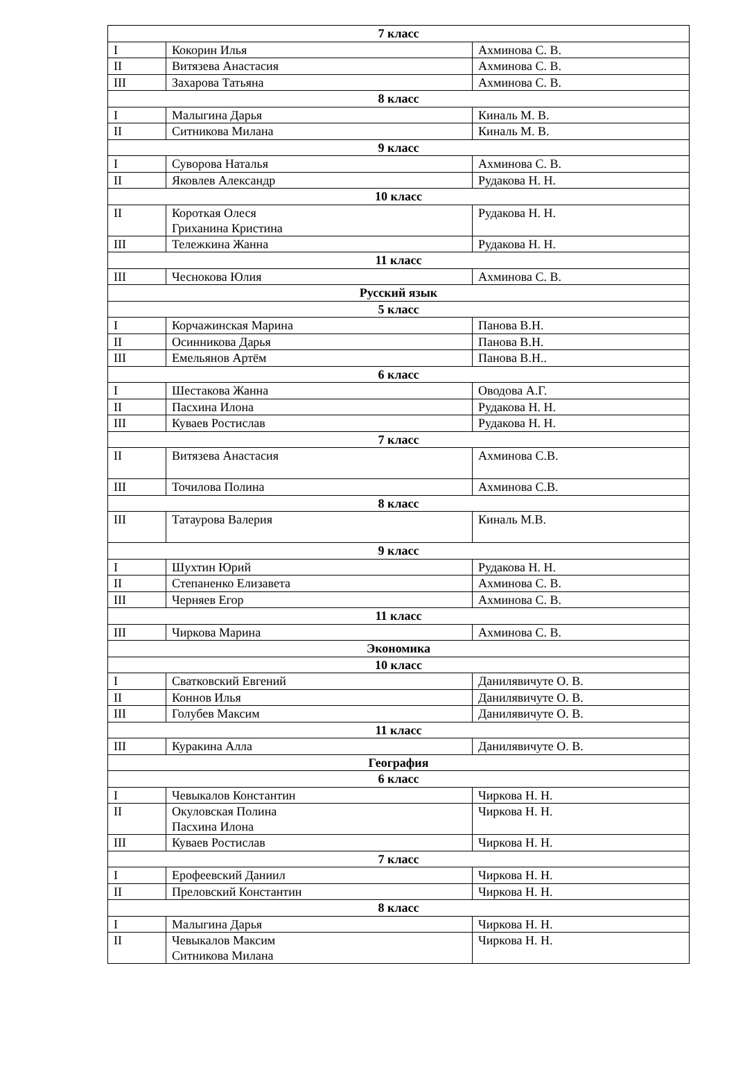| 7 класс | | |
| I | Кокорин Илья | Ахминова С. В. |
| II | Витязева Анастасия | Ахминова С. В. |
| III | Захарова Татьяна | Ахминова С. В. |
| 8 класс | | |
| I | Малыгина Дарья | Киналь М. В. |
| II | Ситникова Милана | Киналь М. В. |
| 9 класс | | |
| I | Суворова Наталья | Ахминова С. В. |
| II | Яковлев Александр | Рудакова Н. Н. |
| 10 класс | | |
| II | Короткая Олеся Гриханина Кристина | Рудакова Н. Н. |
| III | Тележкина Жанна | Рудакова Н. Н. |
| 11 класс | | |
| III | Чеснокова Юлия | Ахминова С. В. |
| Русский язык | | |
| 5 класс | | |
| I | Корчажинская Марина | Панова В.Н. |
| II | Осинникова Дарья | Панова В.Н. |
| III | Емельянов Артём | Панова В.Н.. |
| 6 класс | | |
| I | Шестакова Жанна | Оводова А.Г. |
| II | Пасхина Илона | Рудакова Н. Н. |
| III | Куваев Ростислав | Рудакова Н. Н. |
| 7 класс | | |
| II | Витязева Анастасия | Ахминова С.В. |
| III | Точилова Полина | Ахминова С.В. |
| 8 класс | | |
| III | Татаурова Валерия | Киналь М.В. |
| 9 класс | | |
| I | Шухтин Юрий | Рудакова Н. Н. |
| II | Степаненко Елизавета | Ахминова С. В. |
| III | Черняев Егор | Ахминова С. В. |
| 11 класс | | |
| III | Чиркова Марина | Ахминова С. В. |
| Экономика | | |
| 10 класс | | |
| I | Сватковский Евгений | Данилявичуте О. В. |
| II | Коннов Илья | Данилявичуте О. В. |
| III | Голубев Максим | Данилявичуте О. В. |
| 11 класс | | |
| III | Куракина Алла | Данилявичуте О. В. |
| География | | |
| 6 класс | | |
| I | Чевыкалов Константин | Чиркова Н. Н. |
| II | Окуловская Полина Пасхина Илона | Чиркова Н. Н. |
| III | Куваев Ростислав | Чиркова Н. Н. |
| 7 класс | | |
| I | Ерофеевский Даниил | Чиркова Н. Н. |
| II | Преловский Константин | Чиркова Н. Н. |
| 8 класс | | |
| I | Малыгина Дарья | Чиркова Н. Н. |
| II | Чевыкалов Максим Ситникова Милана | Чиркова Н. Н. |